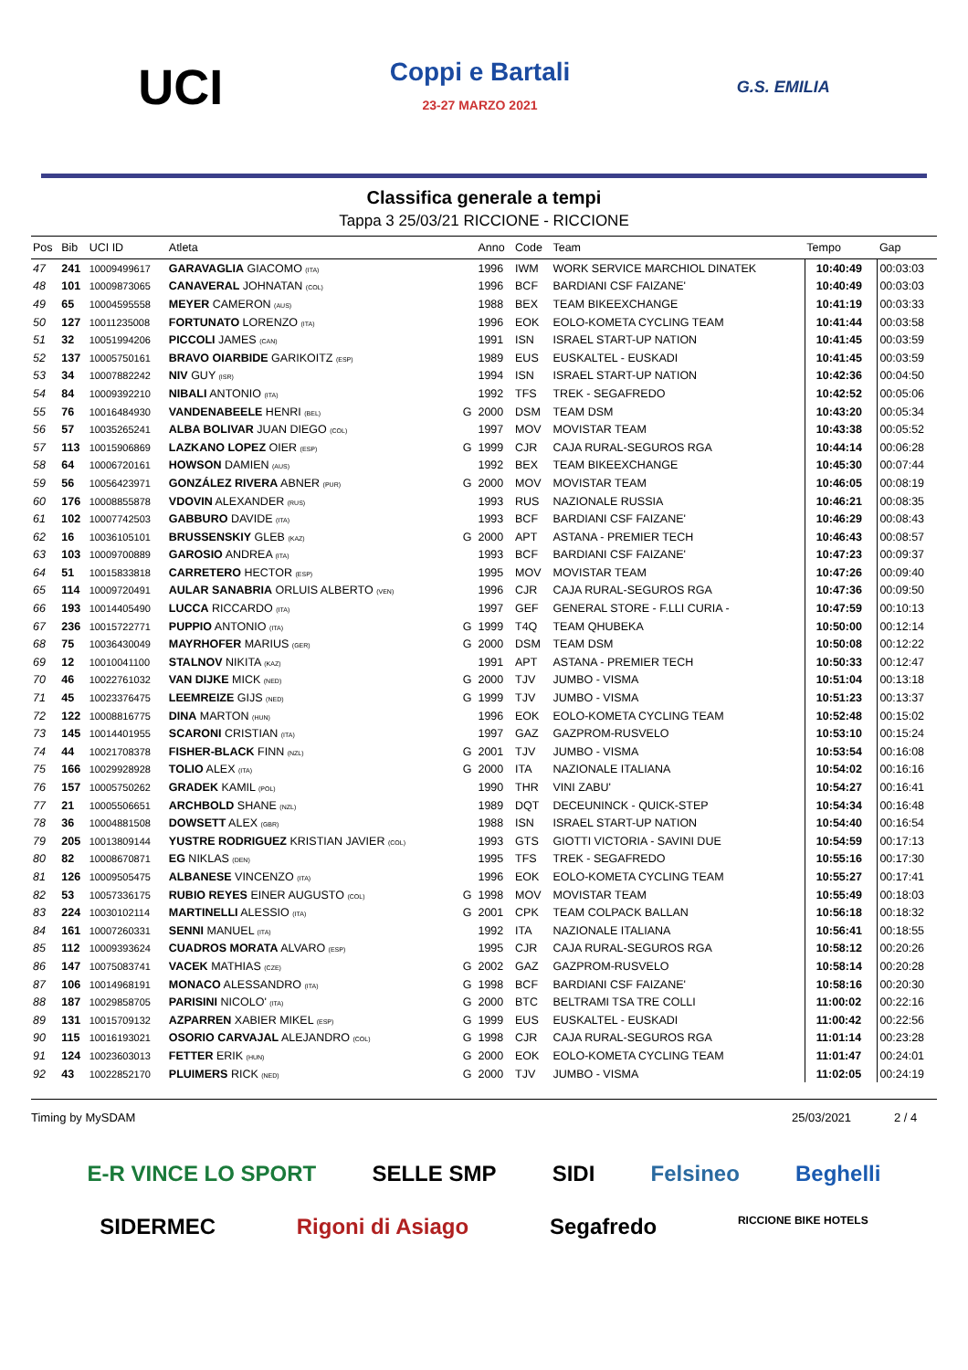UCI
Coppi e Bartali
23-27 MARZO 2021
G.S. EMILIA
Classifica generale a tempi
Tappa 3 25/03/21 RICCIONE - RICCIONE
| Pos | Bib | UCI ID | Atleta | | Anno | Code | Team | Tempo | Gap |
| --- | --- | --- | --- | --- | --- | --- | --- | --- | --- |
| 47 | 241 | 10009499617 | GARAVAGLIA GIACOMO (ITA) | | 1996 | IWM | WORK SERVICE MARCHIOL DINATEK | 10:40:49 | 00:03:03 |
| 48 | 101 | 10009873065 | CANAVERAL JOHNATAN (COL) | | 1996 | BCF | BARDIANI CSF FAIZANE' | 10:40:49 | 00:03:03 |
| 49 | 65 | 10004595558 | MEYER CAMERON (AUS) | | 1988 | BEX | TEAM BIKEEXCHANGE | 10:41:19 | 00:03:33 |
| 50 | 127 | 10011235008 | FORTUNATO LORENZO (ITA) | | 1996 | EOK | EOLO-KOMETA CYCLING TEAM | 10:41:44 | 00:03:58 |
| 51 | 32 | 10051994206 | PICCOLI JAMES (CAN) | | 1991 | ISN | ISRAEL START-UP NATION | 10:41:45 | 00:03:59 |
| 52 | 137 | 10005750161 | BRAVO OIARBIDE GARIKOITZ (ESP) | | 1989 | EUS | EUSKALTEL - EUSKADI | 10:41:45 | 00:03:59 |
| 53 | 34 | 10007882242 | NIV GUY (ISR) | | 1994 | ISN | ISRAEL START-UP NATION | 10:42:36 | 00:04:50 |
| 54 | 84 | 10009392210 | NIBALI ANTONIO (ITA) | | 1992 | TFS | TREK - SEGAFREDO | 10:42:52 | 00:05:06 |
| 55 | 76 | 10016484930 | VANDENABEELE HENRI (BEL) | G | 2000 | DSM | TEAM DSM | 10:43:20 | 00:05:34 |
| 56 | 57 | 10035265241 | ALBA BOLIVAR JUAN DIEGO (COL) | | 1997 | MOV | MOVISTAR TEAM | 10:43:38 | 00:05:52 |
| 57 | 113 | 10015906869 | LAZKANO LOPEZ OIER (ESP) | G | 1999 | CJR | CAJA RURAL-SEGUROS RGA | 10:44:14 | 00:06:28 |
| 58 | 64 | 10006720161 | HOWSON DAMIEN (AUS) | | 1992 | BEX | TEAM BIKEEXCHANGE | 10:45:30 | 00:07:44 |
| 59 | 56 | 10056423971 | GONZÁLEZ RIVERA ABNER (PUR) | G | 2000 | MOV | MOVISTAR TEAM | 10:46:05 | 00:08:19 |
| 60 | 176 | 10008855878 | VDOVIN ALEXANDER (RUS) | | 1993 | RUS | NAZIONALE RUSSIA | 10:46:21 | 00:08:35 |
| 61 | 102 | 10007742503 | GABBURO DAVIDE (ITA) | | 1993 | BCF | BARDIANI CSF FAIZANE' | 10:46:29 | 00:08:43 |
| 62 | 16 | 10036105101 | BRUSSENSKIY GLEB (KAZ) | G | 2000 | APT | ASTANA - PREMIER TECH | 10:46:43 | 00:08:57 |
| 63 | 103 | 10009700889 | GAROSIO ANDREA (ITA) | | 1993 | BCF | BARDIANI CSF FAIZANE' | 10:47:23 | 00:09:37 |
| 64 | 51 | 10015833818 | CARRETERO HECTOR (ESP) | | 1995 | MOV | MOVISTAR TEAM | 10:47:26 | 00:09:40 |
| 65 | 114 | 10009720491 | AULAR SANABRIA ORLUIS ALBERTO (VEN) | | 1996 | CJR | CAJA RURAL-SEGUROS RGA | 10:47:36 | 00:09:50 |
| 66 | 193 | 10014405490 | LUCCA RICCARDO (ITA) | | 1997 | GEF | GENERAL STORE - F.LLI CURIA - | 10:47:59 | 00:10:13 |
| 67 | 236 | 10015722771 | PUPPIO ANTONIO (ITA) | G | 1999 | T4Q | TEAM QHUBEKA | 10:50:00 | 00:12:14 |
| 68 | 75 | 10036430049 | MAYRHOFER MARIUS (GER) | G | 2000 | DSM | TEAM DSM | 10:50:08 | 00:12:22 |
| 69 | 12 | 10010041100 | STALNOV NIKITA (KAZ) | | 1991 | APT | ASTANA - PREMIER TECH | 10:50:33 | 00:12:47 |
| 70 | 46 | 10022761032 | VAN DIJKE MICK (NED) | G | 2000 | TJV | JUMBO - VISMA | 10:51:04 | 00:13:18 |
| 71 | 45 | 10023376475 | LEEMREIZE GIJS (NED) | G | 1999 | TJV | JUMBO - VISMA | 10:51:23 | 00:13:37 |
| 72 | 122 | 10008816775 | DINA MARTON (HUN) | | 1996 | EOK | EOLO-KOMETA CYCLING TEAM | 10:52:48 | 00:15:02 |
| 73 | 145 | 10014401955 | SCARONI CRISTIAN (ITA) | | 1997 | GAZ | GAZPROM-RUSVELO | 10:53:10 | 00:15:24 |
| 74 | 44 | 10021708378 | FISHER-BLACK FINN (NZL) | G | 2001 | TJV | JUMBO - VISMA | 10:53:54 | 00:16:08 |
| 75 | 166 | 10029928928 | TOLIO ALEX (ITA) | G | 2000 | ITA | NAZIONALE ITALIANA | 10:54:02 | 00:16:16 |
| 76 | 157 | 10005750262 | GRADEK KAMIL (POL) | | 1990 | THR | VINI ZABU' | 10:54:27 | 00:16:41 |
| 77 | 21 | 10005506651 | ARCHBOLD SHANE (NZL) | | 1989 | DQT | DECEUNINCK - QUICK-STEP | 10:54:34 | 00:16:48 |
| 78 | 36 | 10004881508 | DOWSETT ALEX (GBR) | | 1988 | ISN | ISRAEL START-UP NATION | 10:54:40 | 00:16:54 |
| 79 | 205 | 10013809144 | YUSTRE RODRIGUEZ KRISTIAN JAVIER (COL) | | 1993 | GTS | GIOTTI VICTORIA - SAVINI DUE | 10:54:59 | 00:17:13 |
| 80 | 82 | 10008670871 | EG NIKLAS (DEN) | | 1995 | TFS | TREK - SEGAFREDO | 10:55:16 | 00:17:30 |
| 81 | 126 | 10009505475 | ALBANESE VINCENZO (ITA) | | 1996 | EOK | EOLO-KOMETA CYCLING TEAM | 10:55:27 | 00:17:41 |
| 82 | 53 | 10057336175 | RUBIO REYES EINER AUGUSTO (COL) | G | 1998 | MOV | MOVISTAR TEAM | 10:55:49 | 00:18:03 |
| 83 | 224 | 10030102114 | MARTINELLI ALESSIO (ITA) | G | 2001 | CPK | TEAM COLPACK BALLAN | 10:56:18 | 00:18:32 |
| 84 | 161 | 10007260331 | SENNI MANUEL (ITA) | | 1992 | ITA | NAZIONALE ITALIANA | 10:56:41 | 00:18:55 |
| 85 | 112 | 10009393624 | CUADROS MORATA ALVARO (ESP) | | 1995 | CJR | CAJA RURAL-SEGUROS RGA | 10:58:12 | 00:20:26 |
| 86 | 147 | 10075083741 | VACEK MATHIAS (CZE) | G | 2002 | GAZ | GAZPROM-RUSVELO | 10:58:14 | 00:20:28 |
| 87 | 106 | 10014968191 | MONACO ALESSANDRO (ITA) | G | 1998 | BCF | BARDIANI CSF FAIZANE' | 10:58:16 | 00:20:30 |
| 88 | 187 | 10029858705 | PARISINI NICOLO' (ITA) | G | 2000 | BTC | BELTRAMI TSA TRE COLLI | 11:00:02 | 00:22:16 |
| 89 | 131 | 10015709132 | AZPARREN XABIER MIKEL (ESP) | G | 1999 | EUS | EUSKALTEL - EUSKADI | 11:00:42 | 00:22:56 |
| 90 | 115 | 10016193021 | OSORIO CARVAJAL ALEJANDRO (COL) | G | 1998 | CJR | CAJA RURAL-SEGUROS RGA | 11:01:14 | 00:23:28 |
| 91 | 124 | 10023603013 | FETTER ERIK (HUN) | G | 2000 | EOK | EOLO-KOMETA CYCLING TEAM | 11:01:47 | 00:24:01 |
| 92 | 43 | 10022852170 | PLUIMERS RICK (NED) | G | 2000 | TJV | JUMBO - VISMA | 11:02:05 | 00:24:19 |
Timing by MySDAM 25/03/2021 2 / 4
E-R VINCE LO SPORT SELLE SMP SIDI Felsineo Beghelli SIDERMEC Rigoni di Asiago Segafredo RICCIONE BIKE HOTELS